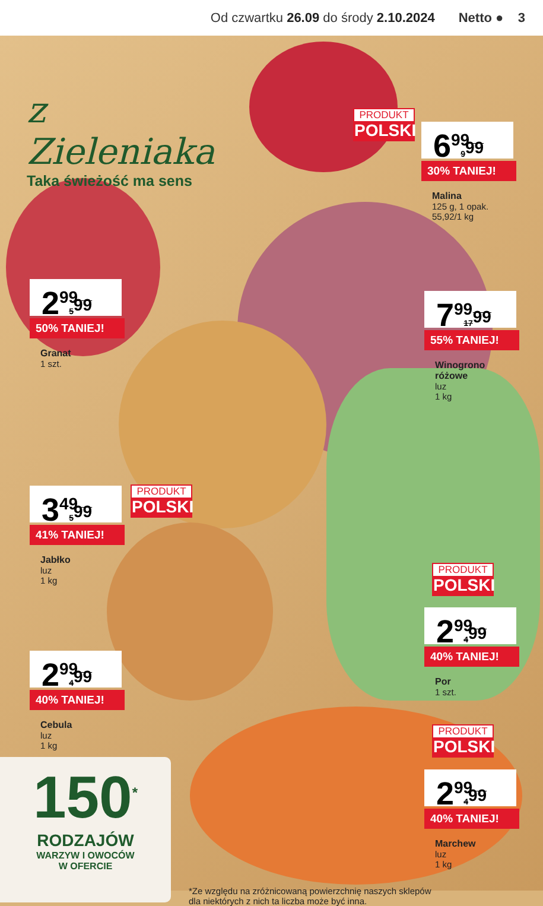Od czwartku 26.09 do środy 2.10.2024
Netto ● 3
z Zieleniaka
Taka świeżość ma sens
PRODUKT
POLSKI
6<sup>99</sup> 9<sup>99</sup>
30% TANIEJ!
Malina
125 g, 1 opak.
55,92/1 kg
2<sup>99</sup> 5<sup>99</sup>
50% TANIEJ!
Granat
1 szt.
7<sup>99</sup> 17<sup>99</sup>
55% TANIEJ!
Winogrono różowe
luz
1 kg
3<sup>49</sup> 5<sup>99</sup>
41% TANIEJ!
Jabłko
luz
1 kg
PRODUKT
POLSKI
PRODUKT
POLSKI
2<sup>99</sup> 4<sup>99</sup>
40% TANIEJ!
Por
1 szt.
2<sup>99</sup> 4<sup>99</sup>
40% TANIEJ!
Cebula
luz
1 kg
PRODUKT
POLSKI
2<sup>99</sup> 4<sup>99</sup>
40% TANIEJ!
Marchew
luz
1 kg
150<sup>*</sup>
RODZAJÓW
WARZYW I OWOCÓW
W OFERCIE
*Ze względu na zróżnicowaną powierzchnię naszych sklepów
dla niektórych z nich ta liczba może być inna.